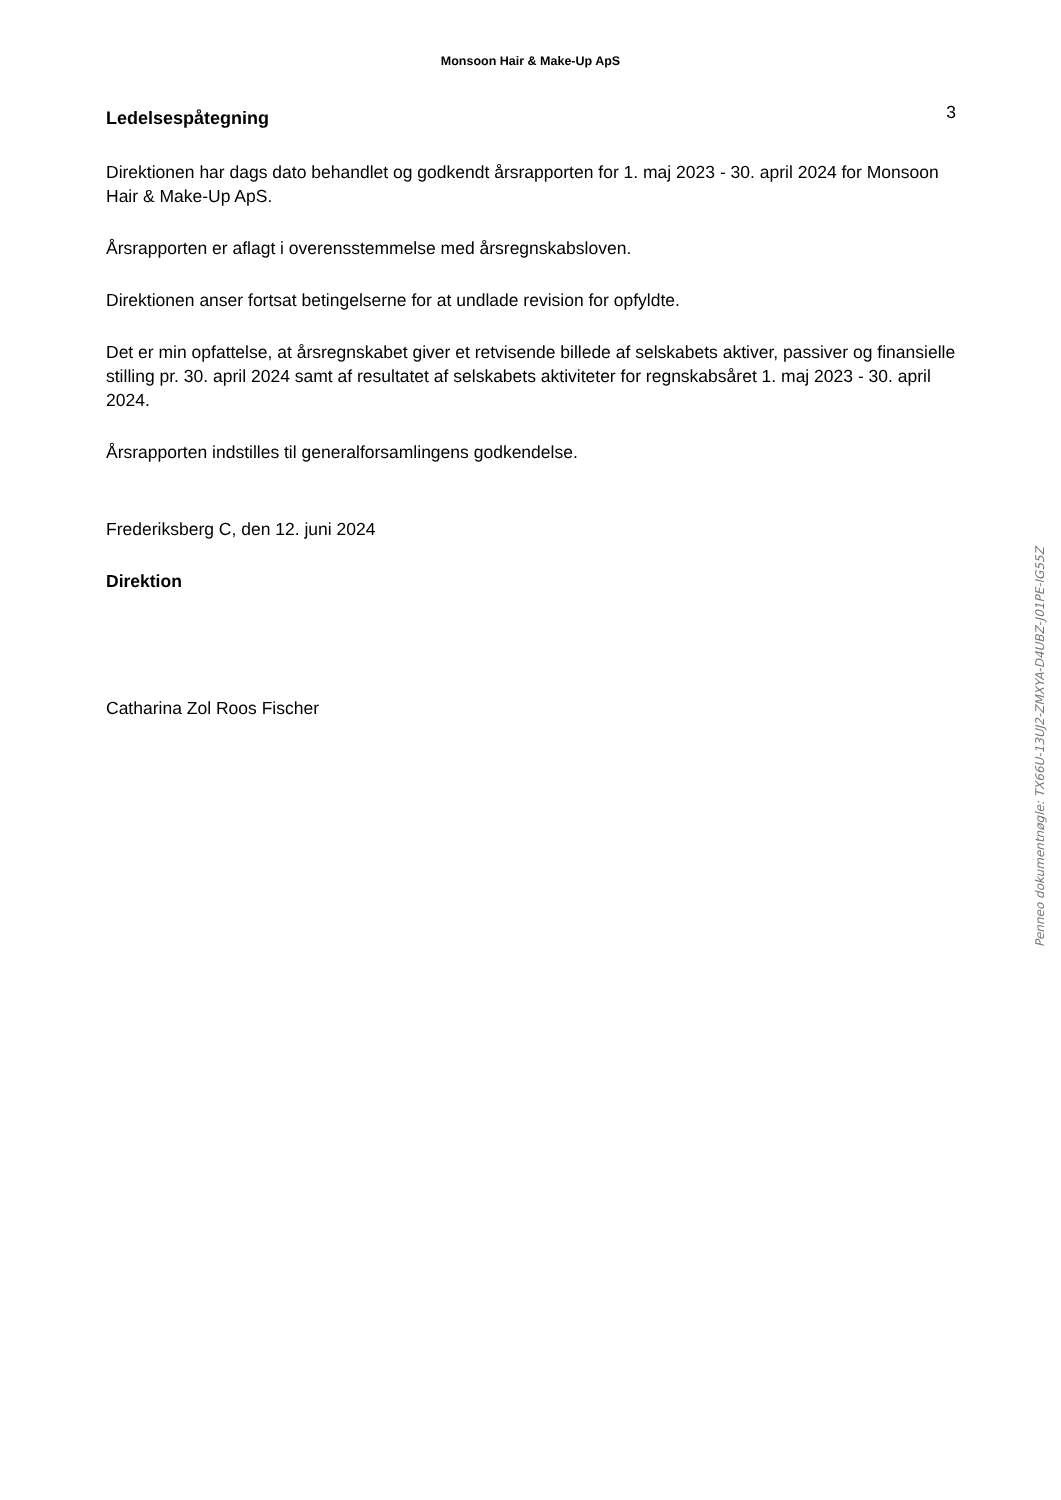Monsoon Hair & Make-Up ApS
Ledelsespåtegning
3
Direktionen har dags dato behandlet og godkendt årsrapporten for 1. maj 2023 - 30. april 2024 for Monsoon Hair & Make-Up ApS.
Årsrapporten er aflagt i overensstemmelse med årsregnskabsloven.
Direktionen anser fortsat betingelserne for at undlade revision for opfyldte.
Det er min opfattelse, at årsregnskabet giver et retvisende billede af selskabets aktiver, passiver og finansielle stilling pr. 30. april 2024 samt af resultatet af selskabets aktiviteter for regnskabsåret 1. maj 2023 - 30. april 2024.
Årsrapporten indstilles til generalforsamlingens godkendelse.
Frederiksberg C, den 12. juni 2024
Direktion
Catharina Zol Roos Fischer
Penneo dokumentnøgle: TX66U-13UJ2-ZMXYA-D4UBZ-J01PE-IG55Z